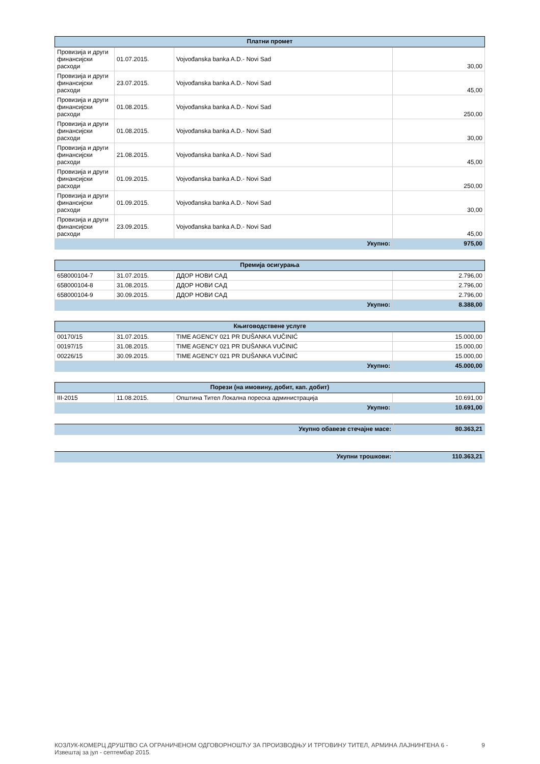| Платни промет | | | |
| --- | --- | --- | --- |
| Провизија и други финансијски расходи | 01.07.2015. | Vojvođanska banka A.D.- Novi Sad | 30,00 |
| Провизија и други финансијски расходи | 23.07.2015. | Vojvođanska banka A.D.- Novi Sad | 45,00 |
| Провизија и други финансијски расходи | 01.08.2015. | Vojvođanska banka A.D.- Novi Sad | 250,00 |
| Провизија и други финансијски расходи | 01.08.2015. | Vojvođanska banka A.D.- Novi Sad | 30,00 |
| Провизија и други финансијски расходи | 21.08.2015. | Vojvođanska banka A.D.- Novi Sad | 45,00 |
| Провизија и други финансијски расходи | 01.09.2015. | Vojvođanska banka A.D.- Novi Sad | 250,00 |
| Провизија и други финансијски расходи | 01.09.2015. | Vojvođanska banka A.D.- Novi Sad | 30,00 |
| Провизија и други финансијски расходи | 23.09.2015. | Vojvođanska banka A.D.- Novi Sad | 45,00 |
| Укупно: | | | 975,00 |
| Премија осигурања | | | |
| --- | --- | --- | --- |
| 658000104-7 | 31.07.2015. | ДДОР НОВИ САД | 2.796,00 |
| 658000104-8 | 31.08.2015. | ДДОР НОВИ САД | 2.796,00 |
| 658000104-9 | 30.09.2015. | ДДОР НОВИ САД | 2.796,00 |
| Укупно: | | | 8.388,00 |
| Књиговодствене услуге | | | |
| --- | --- | --- | --- |
| 00170/15 | 31.07.2015. | TIME AGENCY 021 PR DUŠANKA VUČINIĆ | 15.000,00 |
| 00197/15 | 31.08.2015. | TIME AGENCY 021 PR DUŠANKA VUČINIĆ | 15.000,00 |
| 00226/15 | 30.09.2015. | TIME AGENCY 021 PR DUŠANKA VUČINIĆ | 15.000,00 |
| Укупно: | | | 45.000,00 |
| Порези (на имовину, добит, кап. добит) | | | |
| --- | --- | --- | --- |
| III-2015 | 11.08.2015. | Општина Тител Локална пореска администрација | 10.691,00 |
| Укупно: | | | 10.691,00 |
| Укупно обавезе стечајне масе: | 80.363,21 |
| Укупни трошкови: | 110.363,21 |
КОЗЛУК-КОМЕРЦ ДРУШТВО СА ОГРАНИЧЕНОМ ОДГОВОРНОШЋУ ЗА ПРОИЗВОДЊУ И ТРГОВИНУ ТИТЕЛ, АРМИНА ЛАЈНИНГЕНА 6 -
Извештај за јул - септембар 2015.
9